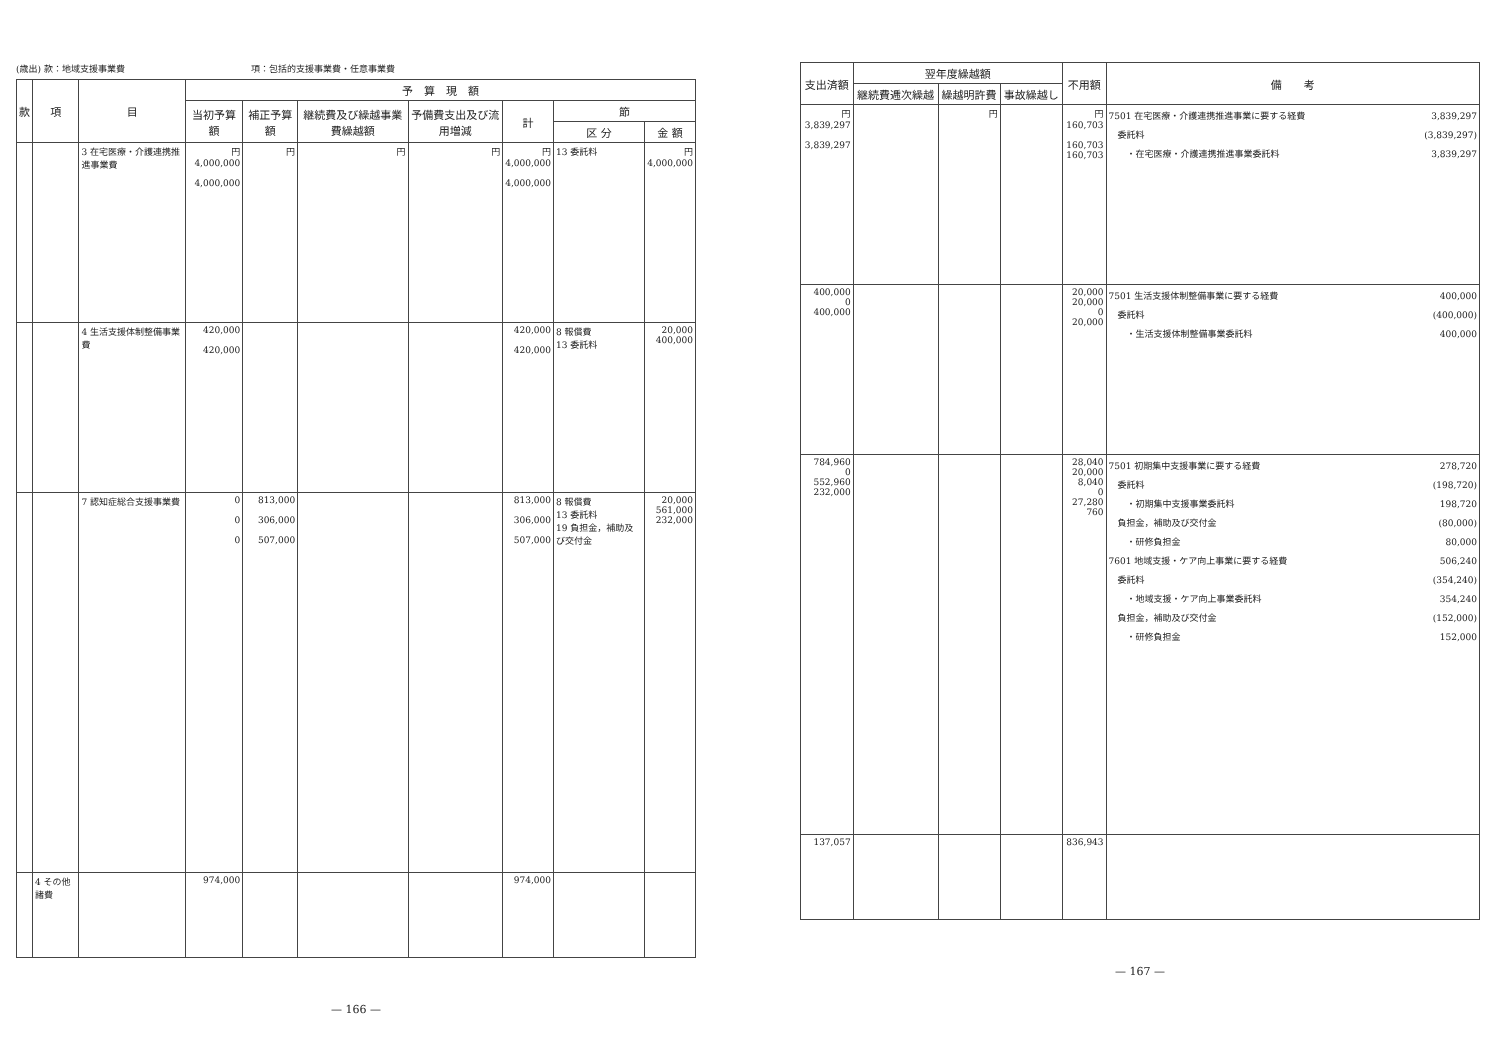(歳出) 款：地域支援事業費　　　　　　　　　　　　　　項：包括的支援事業費・任意事業費
| 款 | 項 | 目 | 予 算 現 額 | | | | | | |
| --- | --- | --- | --- | --- | --- | --- | --- | --- | --- |
| | | | 当初予算額 | 補正予算額 | 継続費及び繰越事業費繰越額 | 予備費支出及び流用増減 | 計 | 節 | |
| | | | | | | | | 区 分 | 金 額 |
| | | 3 在宅医療・介護連携推進事業費 | 円 4,000,000 4,000,000 | 円 | 円 | 円 | 円 4,000,000 4,000,000 | 13 委託料 | 円 4,000,000 |
| | | 4 生活支援体制整備事業費 | 420,000 420,000 | | | | 420,000 420,000 | 8 報償費 13 委託料 | 20,000 400,000 |
| | | 7 認知症総合支援事業費 | 0 0 0 | 813,000 306,000 507,000 | | | 813,000 306,000 507,000 | 8 報償費 13 委託料 19 負担金，補助及び交付金 | 20,000 561,000 232,000 |
| | 4 その他諸費 | | 974,000 | | | | 974,000 | | |
— 166 —
| 支出済額 | 翌年度繰越額 | | | 不用額 | 備 考 |
| --- | --- | --- | --- | --- | --- |
| | 継続費逓次繰越 | 繰越明許費 | 事故繰越し | | |
| 円 3,839,297 3,839,297 | | 円 | | 円 160,703 160,703 160,703 | 7501 在宅医療・介護連携推進事業に要する経費 3,839,297 委託料 (3,839,297) ・在宅医療・介護連携推進事業委託料 3,839,297 |
| 400,000 0 400,000 | | | | 20,000 20,000 0 20,000 | 7501 生活支援体制整備事業に要する経費 400,000 委託料 (400,000) ・生活支援体制整備事業委託料 400,000 |
| 784,960 0 552,960 232,000 | | | | 28,040 20,000 8,040 0 27,280 760 | 7501 初期集中支援事業に要する経費 278,720 委託料 (198,720) ・初期集中支援事業委託料 198,720 負担金，補助及び交付金 (80,000) ・研修負担金 80,000 7601 地域支援・ケア向上事業に要する経費 506,240 委託料 (354,240) ・地域支援・ケア向上事業委託料 354,240 負担金，補助及び交付金 (152,000) ・研修負担金 152,000 |
| 137,057 | | | | 836,943 | |
— 167 —